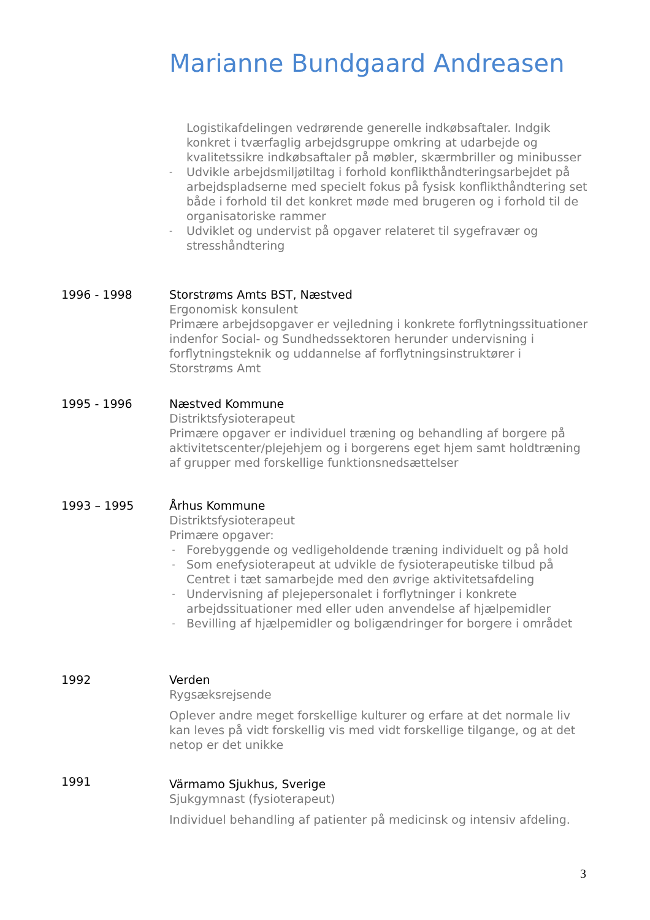Marianne Bundgaard Andreasen
Logistikafdelingen vedrørende generelle indkøbsaftaler. Indgik konkret i tværfaglig arbejdsgruppe omkring at udarbejde og kvalitetssikre indkøbsaftaler på møbler, skærmbriller og minibusser
- Udvikle arbejdsmiljøtiltag i forhold konflikthåndteringsarbejdet på arbejdspladserne med specielt fokus på fysisk konflikthåndtering set både i forhold til det konkret møde med brugeren og i forhold til de organisatoriske rammer
- Udviklet og undervist på opgaver relateret til sygefravær og stresshåndtering
1996 - 1998 Storstrøms Amts BST, Næstved
Ergonomisk konsulent
Primære arbejdsopgaver er vejledning i konkrete forflytningssituationer indenfor Social- og Sundhedssektoren herunder undervisning i forflytningsteknik og uddannelse af forflytningsinstruktører i Storstrøms Amt
1995 - 1996 Næstved Kommune
Distriktsfysioterapeut
Primære opgaver er individuel træning og behandling af borgere på aktivitetscenter/plejehjem og i borgerens eget hjem samt holdtræning af grupper med forskellige funktionsnedsættelser
1993 – 1995 Århus Kommune
Distriktsfysioterapeut
Primære opgaver:
- Forebyggende og vedligeholdende træning individuelt og på hold
- Som enefysioterapeut at udvikle de fysioterapeutiske tilbud på Centret i tæt samarbejde med den øvrige aktivitetsafdeling
- Undervisning af plejepersonalet i forflytninger i konkrete arbejdssituationer med eller uden anvendelse af hjælpemidler
- Bevilling af hjælpemidler og boligændringer for borgere i området
1992 Verden
Rygsæksrejsende
Oplever andre meget forskellige kulturer og erfare at det normale liv kan leves på vidt forskellig vis med vidt forskellige tilgange, og at det netop er det unikke
1991
Värmamo Sjukhus, Sverige
Sjukgymnast (fysioterapeut)
Individuel behandling af patienter på medicinsk og intensiv afdeling.
3